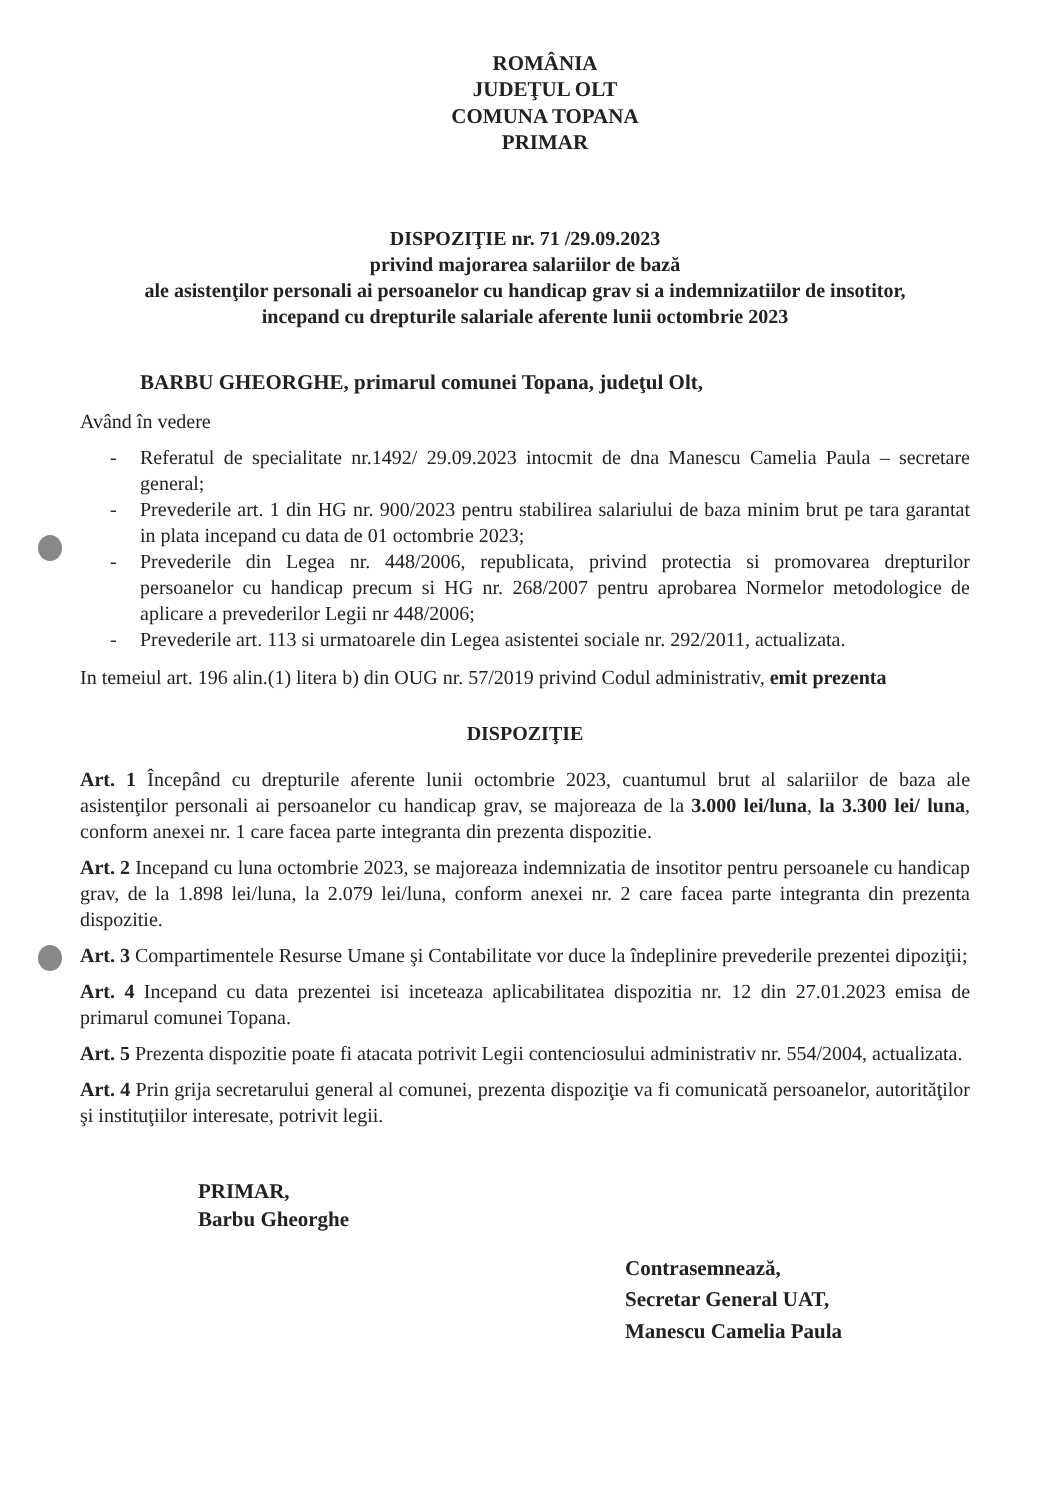ROMÂNIA
JUDEŢUL OLT
COMUNA TOPANA
PRIMAR
DISPOZIŢIE nr. 71 /29.09.2023
privind majorarea salariilor de bază
ale asistenţilor personali ai persoanelor cu handicap grav si a indemnizatiilor de insotitor,
incepand cu drepturile salariale aferente lunii octombrie 2023
BARBU GHEORGHE, primarul comunei Topana, judeţul Olt,
Având în vedere
- Referatul de specialitate nr.1492/ 29.09.2023 intocmit de dna Manescu Camelia Paula – secretare general;
- Prevederile art. 1 din HG nr. 900/2023 pentru stabilirea salariului de baza minim brut pe tara garantat in plata incepand cu data de 01 octombrie 2023;
- Prevederile din Legea nr. 448/2006, republicata, privind protectia si promovarea drepturilor persoanelor cu handicap precum si HG nr. 268/2007 pentru aprobarea Normelor metodologice de aplicare a prevederilor Legii nr 448/2006;
- Prevederile art. 113 si urmatoarele din Legea asistentei sociale nr. 292/2011, actualizata.
In temeiul art. 196 alin.(1) litera b) din OUG nr. 57/2019 privind Codul administrativ, emit prezenta
DISPOZIŢIE
Art. 1 Începând cu drepturile aferente lunii octombrie 2023, cuantumul brut al salariilor de baza ale asistenţilor personali ai persoanelor cu handicap grav, se majoreaza de la 3.000 lei/luna, la 3.300 lei/ luna, conform anexei nr. 1 care facea parte integranta din prezenta dispozitie.
Art. 2 Incepand cu luna octombrie 2023, se majoreaza indemnizatia de insotitor pentru persoanele cu handicap grav, de la 1.898 lei/luna, la 2.079 lei/luna, conform anexei nr. 2 care facea parte integranta din prezenta dispozitie.
Art. 3 Compartimentele Resurse Umane şi Contabilitate vor duce la îndeplinire prevederile prezentei dipoziţii;
Art. 4 Incepand cu data prezentei isi inceteaza aplicabilitatea dispozitia nr. 12 din 27.01.2023 emisa de primarul comunei Topana.
Art. 5 Prezenta dispozitie poate fi atacata potrivit Legii contenciosului administrativ nr. 554/2004, actualizata.
Art. 4 Prin grija secretarului general al comunei, prezenta dispoziţie va fi comunicată persoanelor, autorităţilor şi instituţiilor interesate, potrivit legii.
PRIMAR,
Barbu Gheorghe
Contrasemnează,
Secretar General UAT,
Manescu Camelia Paula